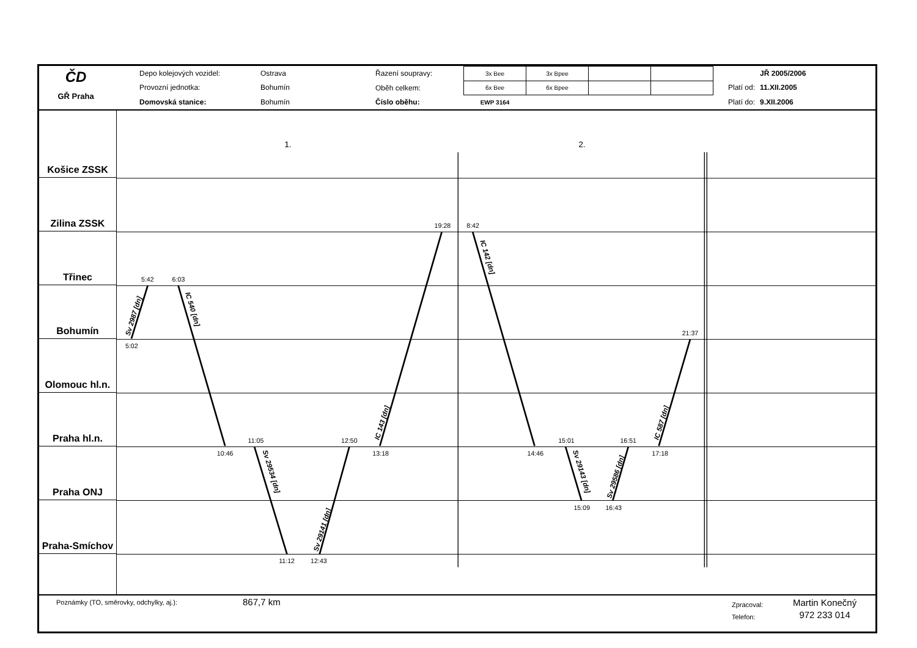ČD
GŘ Praha
| Depo kolejových vozidel: | Ostrava |
| Provozní jednotka: | Bohumín |
| Domovská stanice: | Bohumín |
| Řazení soupravy: | 3x Bee | 3x Bpee | | |
| Oběh celkem: | 6x Bee | 6x Bpee | | |
| Číslo oběhu: | EWP 3164 | | | |
| | JŘ 2005/2006 |
| Platí od: | 11.XII.2005 |
| Platí do: | 9.XII.2006 |
Košice ZSSK
Zilina ZSSK
Třinec
Bohumín
Olomouc hl.n.
Praha hl.n.
Praha ONJ
Praha-Smíchov
1.
2.
5:42
6:03
5:02
19:28
8:42
21:37
11:05
12:50
15:01
16:51
10:46
13:18
14:46
17:18
15:09
16:43
11:12
12:43
Sv 2987 [dn]
IC 540 [dn]
IC 143 [dn]
IC 142 [dn]
Sv 29534 [dn]
Sv 29141 [dn]
Sv 29143 [dn]
Sv 29586 [dn]
IC 587 [dn]
Poznámky (TO, směrovky, odchylky, aj.):
867,7 km
Zpracoval:
Telefon:
Martin Konečný
972 233 014